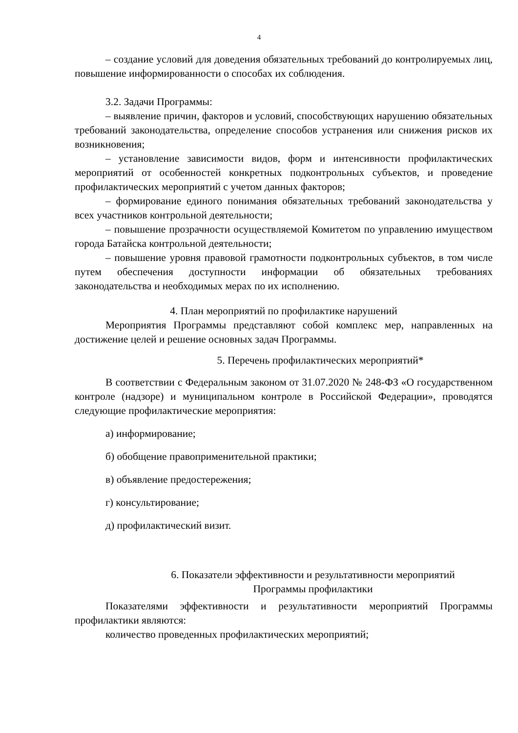4
– создание условий для доведения обязательных требований до контролируемых лиц, повышение информированности о способах их соблюдения.
3.2. Задачи Программы:
– выявление причин, факторов и условий, способствующих нарушению обязательных требований законодательства, определение способов устранения или снижения рисков их возникновения;
– установление зависимости видов, форм и интенсивности профилактических мероприятий от особенностей конкретных подконтрольных субъектов, и проведение профилактических мероприятий с учетом данных факторов;
– формирование единого понимания обязательных требований законодательства у всех участников контрольной деятельности;
– повышение прозрачности осуществляемой Комитетом по управлению имуществом города Батайска контрольной деятельности;
– повышение уровня правовой грамотности подконтрольных субъектов, в том числе путем обеспечения доступности информации об обязательных требованиях законодательства и необходимых мерах по их исполнению.
4. План мероприятий по профилактике нарушений
Мероприятия Программы представляют собой комплекс мер, направленных на достижение целей и решение основных задач Программы.
5. Перечень профилактических мероприятий*
В соответствии с Федеральным законом от 31.07.2020 № 248-ФЗ «О государственном контроле (надзоре) и муниципальном контроле в Российской Федерации», проводятся следующие профилактические мероприятия:
а) информирование;
б) обобщение правоприменительной практики;
в) объявление предостережения;
г) консультирование;
д) профилактический визит.
6. Показатели эффективности и результативности мероприятий
Программы профилактики
Показателями эффективности и результативности мероприятий Программы профилактики являются:
количество проведенных профилактических мероприятий;